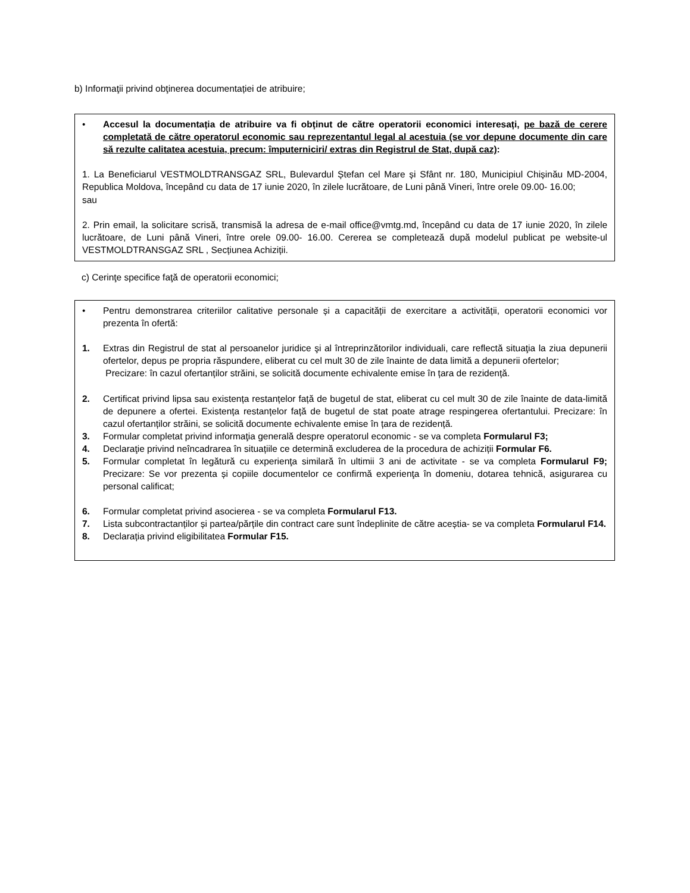b) Informaţii privind obţinerea documentației de atribuire;
• Accesul la documentația de atribuire va fi obținut de către operatorii economici interesați, pe bază de cerere completată de către operatorul economic sau reprezentantul legal al acestuia (se vor depune documente din care să rezulte calitatea acestuia, precum: împuterniciri/ extras din Registrul de Stat, după caz):
1. La Beneficiarul VESTMOLDTRANSGAZ SRL, Bulevardul Ștefan cel Mare și Sfânt nr. 180, Municipiul Chișinău MD-2004, Republica Moldova, începând cu data de 17 iunie 2020, în zilele lucrătoare, de Luni până Vineri, între orele 09.00- 16.00;
sau
2. Prin email, la solicitare scrisă, transmisă la adresa de e-mail office@vmtg.md, începând cu data de 17 iunie 2020, în zilele lucrătoare, de Luni până Vineri, între orele 09.00- 16.00. Cererea se completează după modelul publicat pe website-ul VESTMOLDTRANSGAZ SRL , Secțiunea Achiziții.
c) Cerinţe specifice faţă de operatorii economici;
• Pentru demonstrarea criteriilor calitative personale și a capacității de exercitare a activității, operatorii economici vor prezenta în ofertă:
1. Extras din Registrul de stat al persoanelor juridice şi al întreprinzătorilor individuali, care reflectă situaţia la ziua depunerii ofertelor, depus pe propria răspundere, eliberat cu cel mult 30 de zile înainte de data limită a depunerii ofertelor;
Precizare: în cazul ofertanților străini, se solicită documente echivalente emise în țara de rezidență.
2. Certificat privind lipsa sau existența restanțelor față de bugetul de stat, eliberat cu cel mult 30 de zile înainte de data-limită de depunere a ofertei. Existența restanțelor față de bugetul de stat poate atrage respingerea ofertantului. Precizare: în cazul ofertanților străini, se solicită documente echivalente emise în țara de rezidență.
3. Formular completat privind informaţia generală despre operatorul economic - se va completa Formularul F3;
4. Declaraţie privind neîncadrarea în situațiile ce determină excluderea de la procedura de achiziții Formular F6.
5. Formular completat în legătură cu experienţa similară în ultimii 3 ani de activitate - se va completa Formularul F9; Precizare: Se vor prezenta și copiile documentelor ce confirmă experienţa în domeniu, dotarea tehnică, asigurarea cu personal calificat;
6. Formular completat privind asocierea - se va completa Formularul F13.
7. Lista subcontractanților și partea/părțile din contract care sunt îndeplinite de către aceștia- se va completa Formularul F14.
8. Declarația privind eligibilitatea Formular F15.